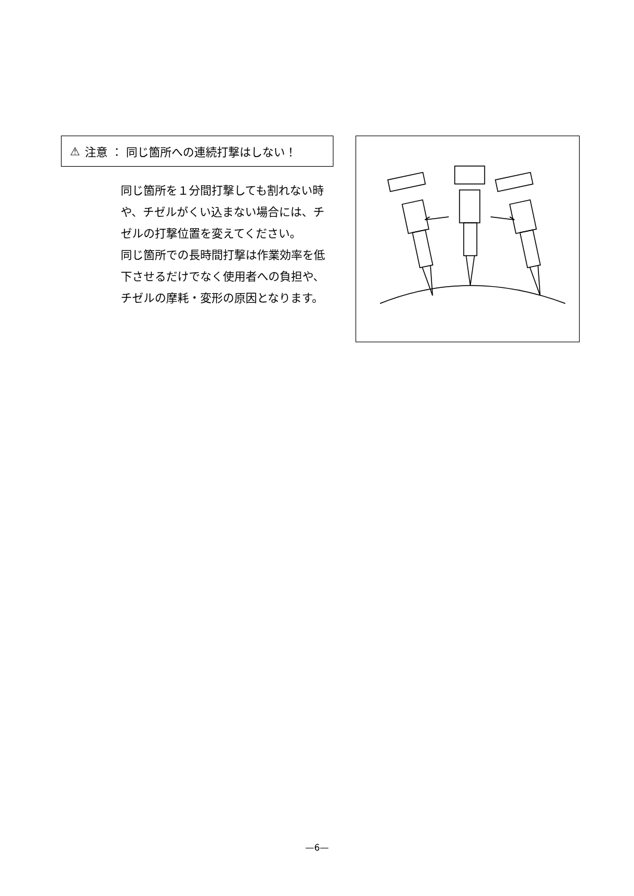⚠ 注意 ： 同じ箇所への連続打撃はしない！
同じ箇所を１分間打撃しても割れない時や、チゼルがくい込まない場合には、チゼルの打撃位置を変えてください。
同じ箇所での長時間打撃は作業効率を低下させるだけでなく使用者への負担や、チゼルの摩耗・変形の原因となります。
—6—